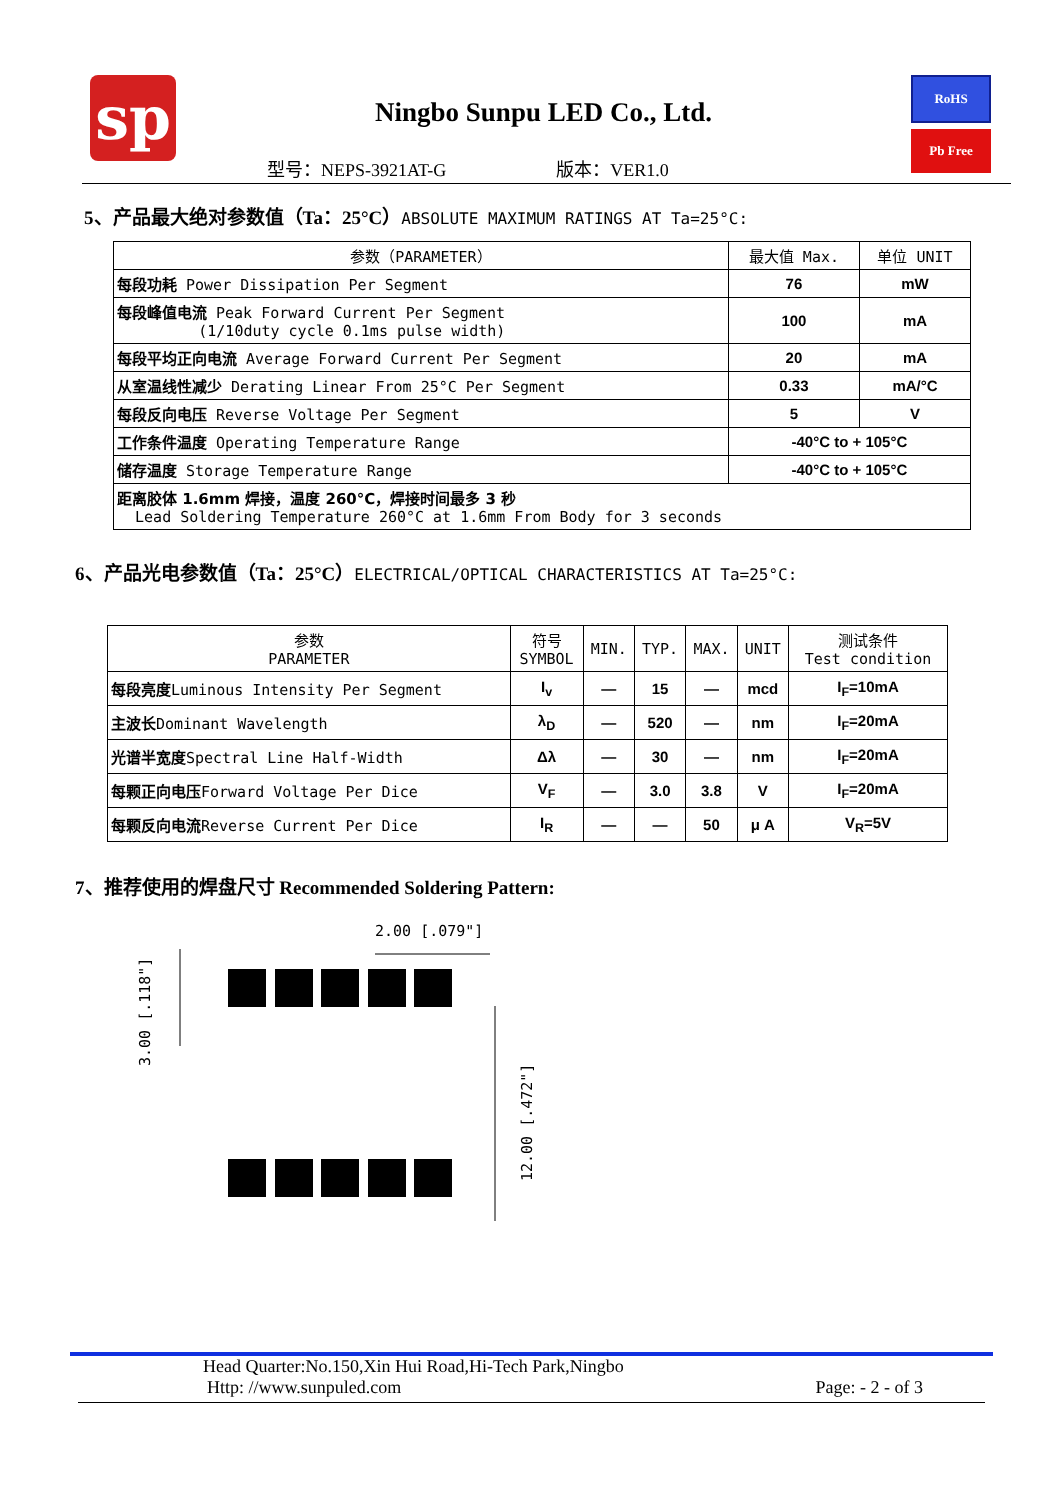sp
Ningbo Sunpu LED Co., Ltd.
RoHS
Pb Free
型号：NEPS-3921AT-G 版本：VER1.0
5、产品最大绝对参数值（Ta：25°C）ABSOLUTE MAXIMUM RATINGS AT Ta=25°C:
| 参数（PARAMETER） | 最大值 Max. | 单位 UNIT |
| --- | --- | --- |
| 每段功耗 Power Dissipation Per Segment | 76 | mW |
| 每段峰值电流 Peak Forward Current Per Segment (1/10duty cycle 0.1ms pulse width) | 100 | mA |
| 每段平均正向电流 Average Forward Current Per Segment | 20 | mA |
| 从室温线性减少 Derating Linear From 25°C Per Segment | 0.33 | mA/°C |
| 每段反向电压 Reverse Voltage Per Segment | 5 | V |
| 工作条件温度 Operating Temperature Range | -40°C to + 105°C | |
| 储存温度 Storage Temperature Range | -40°C to + 105°C | |
| 距离胶体 1.6mm 焊接，温度 260°C，焊接时间最多 3 秒 Lead Soldering Temperature 260°C at 1.6mm From Body for 3 seconds | | |
6、产品光电参数值（Ta：25°C）ELECTRICAL/OPTICAL CHARACTERISTICS AT Ta=25°C:
| 参数 PARAMETER | 符号 SYMBOL | MIN. | TYP. | MAX. | UNIT | 测试条件 Test condition |
| --- | --- | --- | --- | --- | --- | --- |
| 每段亮度 Luminous Intensity Per Segment | I<sub>v</sub> | — | 15 | — | mcd | I<sub>F</sub>=10mA |
| 主波长 Dominant Wavelength | λ<sub>D</sub> | — | 520 | — | nm | I<sub>F</sub>=20mA |
| 光谱半宽度 Spectral Line Half-Width | Δλ | — | 30 | — | nm | I<sub>F</sub>=20mA |
| 每颗正向电压 Forward Voltage Per Dice | V<sub>F</sub> | — | 3.0 | 3.8 | V | I<sub>F</sub>=20mA |
| 每颗反向电流 Reverse Current Per Dice | I<sub>R</sub> | — | — | 50 | μ A | V<sub>R</sub>=5V |
7、推荐使用的焊盘尺寸 Recommended Soldering Pattern:
2.00 [.079"]
3.00 [.118"]
12.00 [.472"]
Head Quarter:No.150,Xin Hui Road,Hi-Tech Park,Ningbo
Http: //www.sunpuled.com Page: - 2 - of 3